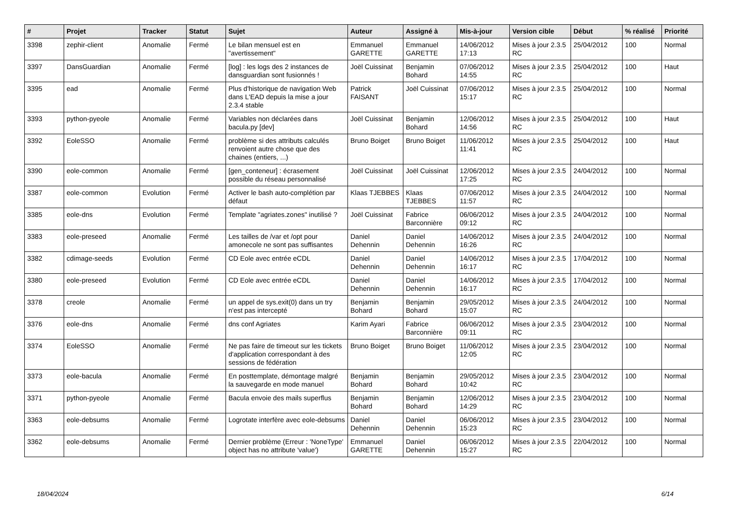| # | Projet | Tracker | Statut | Sujet | Auteur | Assigné à | Mis-à-jour | Version cible | Début | % réalisé | Priorité |
| --- | --- | --- | --- | --- | --- | --- | --- | --- | --- | --- | --- |
| 3398 | zephir-client | Anomalie | Fermé | Le bilan mensuel est en "avertissement" | Emmanuel GARETTE | Emmanuel GARETTE | 14/06/2012 17:13 | Mises à jour 2.3.5 RC | 25/04/2012 | 100 | Normal |
| 3397 | DansGuardian | Anomalie | Fermé | [log] : les logs des 2 instances de dansguardian sont fusionnés ! | Joël Cuissinat | Benjamin Bohard | 07/06/2012 14:55 | Mises à jour 2.3.5 RC | 25/04/2012 | 100 | Haut |
| 3395 | ead | Anomalie | Fermé | Plus d'historique de navigation Web dans L'EAD depuis la mise a jour 2.3.4 stable | Patrick FAISANT | Joël Cuissinat | 07/06/2012 15:17 | Mises à jour 2.3.5 RC | 25/04/2012 | 100 | Normal |
| 3393 | python-pyeole | Anomalie | Fermé | Variables non déclarées dans bacula.py [dev] | Joël Cuissinat | Benjamin Bohard | 12/06/2012 14:56 | Mises à jour 2.3.5 RC | 25/04/2012 | 100 | Haut |
| 3392 | EoleSSO | Anomalie | Fermé | problème si des attributs calculés renvoient autre chose que des chaines (entiers, ...) | Bruno Boiget | Bruno Boiget | 11/06/2012 11:41 | Mises à jour 2.3.5 RC | 25/04/2012 | 100 | Haut |
| 3390 | eole-common | Anomalie | Fermé | [gen_conteneur] : écrasement possible du réseau personnalisé | Joël Cuissinat | Joël Cuissinat | 12/06/2012 17:25 | Mises à jour 2.3.5 RC | 24/04/2012 | 100 | Normal |
| 3387 | eole-common | Evolution | Fermé | Activer le bash auto-complétion par défaut | Klaas TJEBBES | Klaas TJEBBES | 07/06/2012 11:57 | Mises à jour 2.3.5 RC | 24/04/2012 | 100 | Normal |
| 3385 | eole-dns | Evolution | Fermé | Template "agriates.zones" inutilisé ? | Joël Cuissinat | Fabrice Barconnière | 06/06/2012 09:12 | Mises à jour 2.3.5 RC | 24/04/2012 | 100 | Normal |
| 3383 | eole-preseed | Anomalie | Fermé | Les tailles de /var et /opt pour amonecole ne sont pas suffisantes | Daniel Dehennin | Daniel Dehennin | 14/06/2012 16:26 | Mises à jour 2.3.5 RC | 24/04/2012 | 100 | Normal |
| 3382 | cdimage-seeds | Evolution | Fermé | CD Eole avec entrée eCDL | Daniel Dehennin | Daniel Dehennin | 14/06/2012 16:17 | Mises à jour 2.3.5 RC | 17/04/2012 | 100 | Normal |
| 3380 | eole-preseed | Evolution | Fermé | CD Eole avec entrée eCDL | Daniel Dehennin | Daniel Dehennin | 14/06/2012 16:17 | Mises à jour 2.3.5 RC | 17/04/2012 | 100 | Normal |
| 3378 | creole | Anomalie | Fermé | un appel de sys.exit(0) dans un try n'est pas intercepté | Benjamin Bohard | Benjamin Bohard | 29/05/2012 15:07 | Mises à jour 2.3.5 RC | 24/04/2012 | 100 | Normal |
| 3376 | eole-dns | Anomalie | Fermé | dns conf Agriates | Karim Ayari | Fabrice Barconnière | 06/06/2012 09:11 | Mises à jour 2.3.5 RC | 23/04/2012 | 100 | Normal |
| 3374 | EoleSSO | Anomalie | Fermé | Ne pas faire de timeout sur les tickets d'application correspondant à des sessions de fédération | Bruno Boiget | Bruno Boiget | 11/06/2012 12:05 | Mises à jour 2.3.5 RC | 23/04/2012 | 100 | Normal |
| 3373 | eole-bacula | Anomalie | Fermé | En posttemplate, démontage malgré la sauvegarde en mode manuel | Benjamin Bohard | Benjamin Bohard | 29/05/2012 10:42 | Mises à jour 2.3.5 RC | 23/04/2012 | 100 | Normal |
| 3371 | python-pyeole | Anomalie | Fermé | Bacula envoie des mails superflus | Benjamin Bohard | Benjamin Bohard | 12/06/2012 14:29 | Mises à jour 2.3.5 RC | 23/04/2012 | 100 | Normal |
| 3363 | eole-debsums | Anomalie | Fermé | Logrotate interfère avec eole-debsums | Daniel Dehennin | Daniel Dehennin | 06/06/2012 15:23 | Mises à jour 2.3.5 RC | 23/04/2012 | 100 | Normal |
| 3362 | eole-debsums | Anomalie | Fermé | Dernier problème (Erreur : 'NoneType' object has no attribute 'value') | Emmanuel GARETTE | Daniel Dehennin | 06/06/2012 15:27 | Mises à jour 2.3.5 RC | 22/04/2012 | 100 | Normal |
18/04/2024 6/14